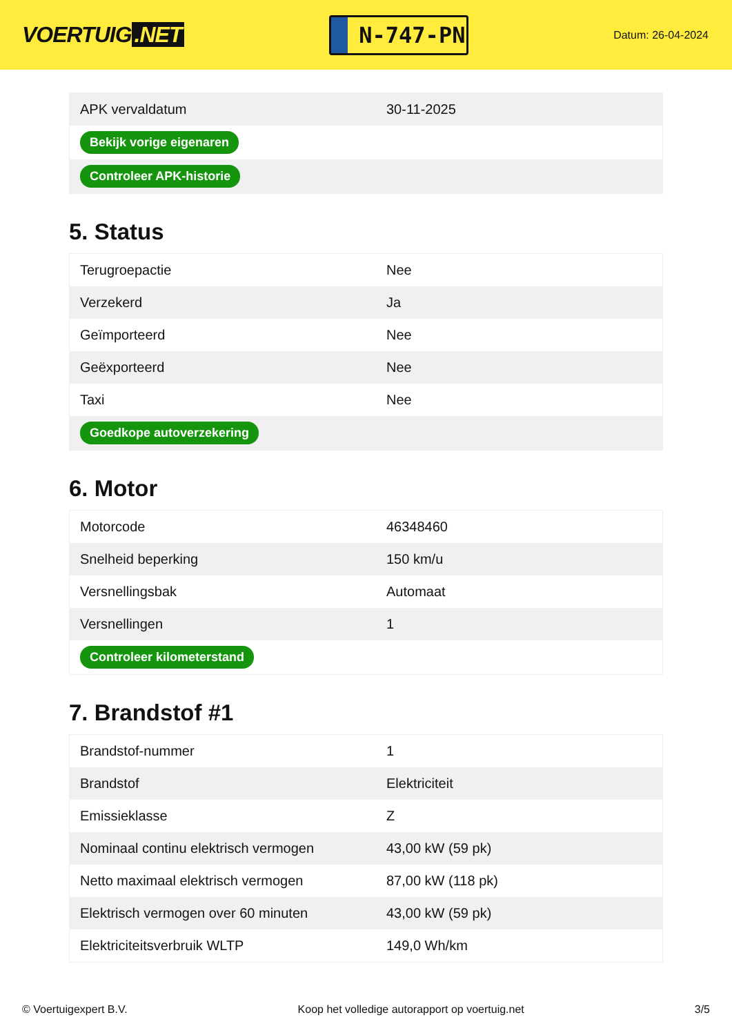VOERTUIG.NET
N-747-PN
Datum: 26-04-2024
| APK vervaldatum | 30-11-2025 |
| Bekijk vorige eigenaren | |
| Controleer APK-historie | |
5. Status
| Terugroepactie | Nee |
| Verzekerd | Ja |
| Geïmporteerd | Nee |
| Geëxporteerd | Nee |
| Taxi | Nee |
| Goedkope autoverzekering | |
6. Motor
| Motorcode | 46348460 |
| Snelheid beperking | 150 km/u |
| Versnellingsbak | Automaat |
| Versnellingen | 1 |
| Controleer kilometerstand | |
7. Brandstof #1
| Brandstof-nummer | 1 |
| Brandstof | Elektriciteit |
| Emissieklasse | Z |
| Nominaal continu elektrisch vermogen | 43,00 kW (59 pk) |
| Netto maximaal elektrisch vermogen | 87,00 kW (118 pk) |
| Elektrisch vermogen over 60 minuten | 43,00 kW (59 pk) |
| Elektriciteitsverbruik WLTP | 149,0 Wh/km |
© Voertuigexpert B.V. Koop het volledige autorapport op voertuig.net 3/5